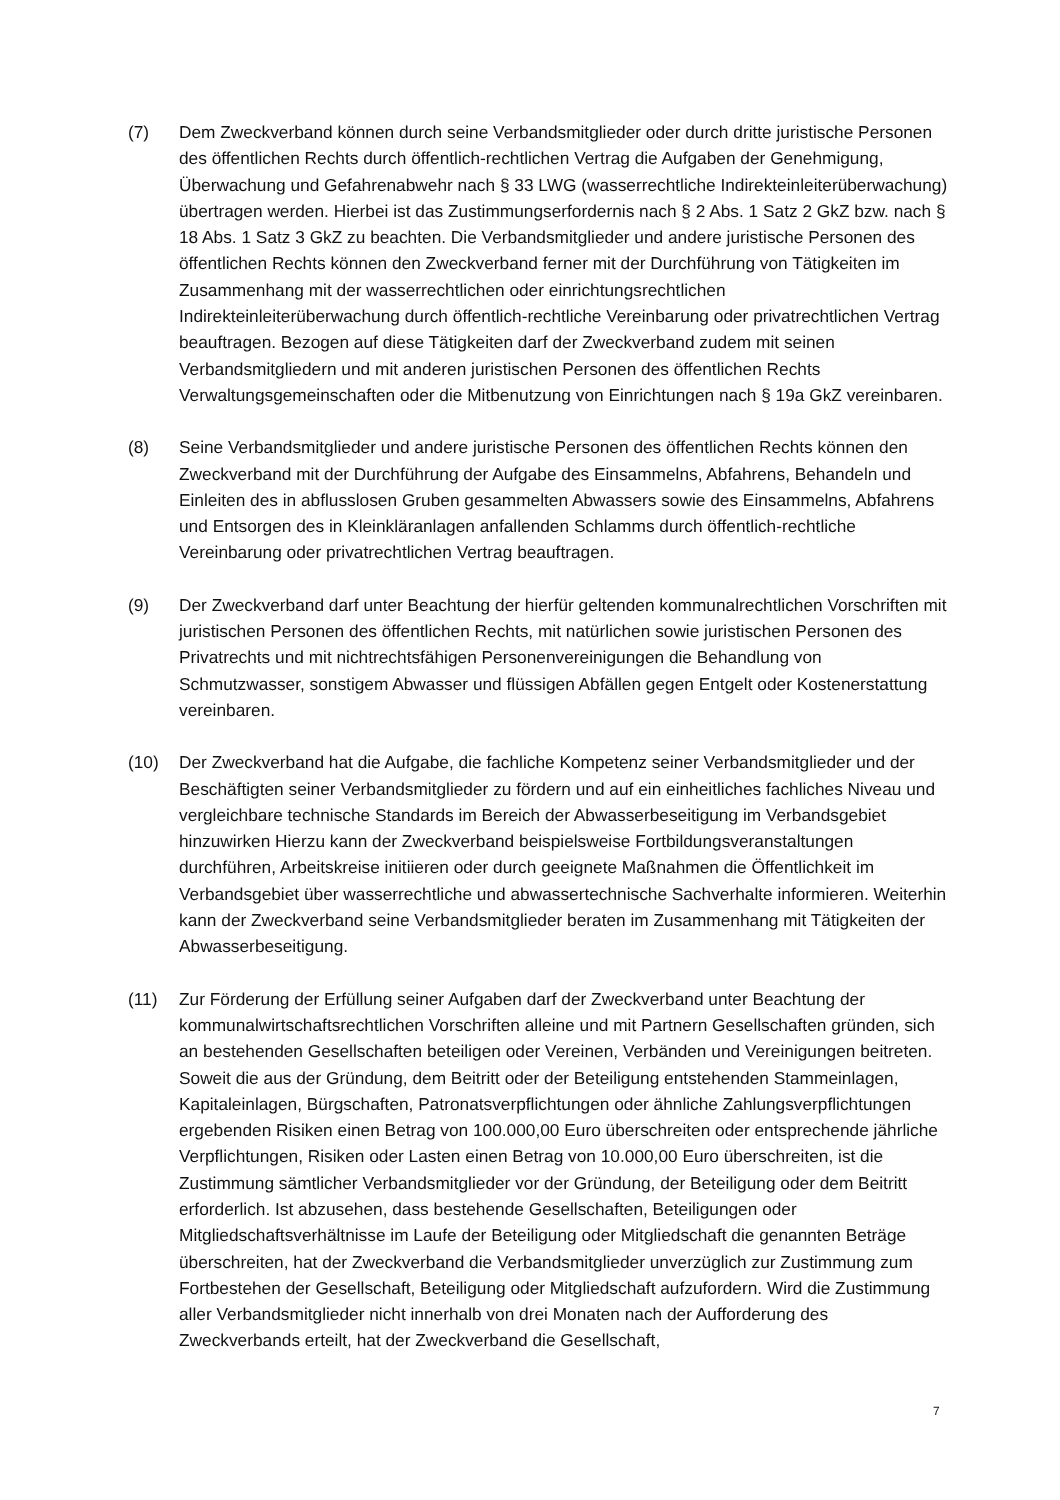(7) Dem Zweckverband können durch seine Verbandsmitglieder oder durch dritte juristische Personen des öffentlichen Rechts durch öffentlich-rechtlichen Vertrag die Aufgaben der Genehmigung, Überwachung und Gefahrenabwehr nach § 33 LWG (wasserrechtliche Indirekteinleiterüberwachung) übertragen werden. Hierbei ist das Zustimmungserfordernis nach § 2 Abs. 1 Satz 2 GkZ bzw. nach § 18 Abs. 1 Satz 3 GkZ zu beachten. Die Verbandsmitglieder und andere juristische Personen des öffentlichen Rechts können den Zweckverband ferner mit der Durchführung von Tätigkeiten im Zusammenhang mit der wasserrechtlichen oder einrichtungsrechtlichen Indirekteinleiterüberwachung durch öffentlich-rechtliche Vereinbarung oder privatrechtlichen Vertrag beauftragen. Bezogen auf diese Tätigkeiten darf der Zweckverband zudem mit seinen Verbandsmitgliedern und mit anderen juristischen Personen des öffentlichen Rechts Verwaltungsgemeinschaften oder die Mitbenutzung von Einrichtungen nach § 19a GkZ vereinbaren.
(8) Seine Verbandsmitglieder und andere juristische Personen des öffentlichen Rechts können den Zweckverband mit der Durchführung der Aufgabe des Einsammelns, Abfahrens, Behandeln und Einleiten des in abflusslosen Gruben gesammelten Abwassers sowie des Einsammelns, Abfahrens und Entsorgen des in Kleinkläranlagen anfallenden Schlamms durch öffentlich-rechtliche Vereinbarung oder privatrechtlichen Vertrag beauftragen.
(9) Der Zweckverband darf unter Beachtung der hierfür geltenden kommunalrechtlichen Vorschriften mit juristischen Personen des öffentlichen Rechts, mit natürlichen sowie juristischen Personen des Privatrechts und mit nichtrechtsfähigen Personenvereinigungen die Behandlung von Schmutzwasser, sonstigem Abwasser und flüssigen Abfällen gegen Entgelt oder Kostenerstattung vereinbaren.
(10) Der Zweckverband hat die Aufgabe, die fachliche Kompetenz seiner Verbandsmitglieder und der Beschäftigten seiner Verbandsmitglieder zu fördern und auf ein einheitliches fachliches Niveau und vergleichbare technische Standards im Bereich der Abwasserbeseitigung im Verbandsgebiet hinzuwirken Hierzu kann der Zweckverband beispielsweise Fortbildungsveranstaltungen durchführen, Arbeitskreise initiieren oder durch geeignete Maßnahmen die Öffentlichkeit im Verbandsgebiet über wasserrechtliche und abwassertechnische Sachverhalte informieren. Weiterhin kann der Zweckverband seine Verbandsmitglieder beraten im Zusammenhang mit Tätigkeiten der Abwasserbeseitigung.
(11) Zur Förderung der Erfüllung seiner Aufgaben darf der Zweckverband unter Beachtung der kommunalwirtschaftsrechtlichen Vorschriften alleine und mit Partnern Gesellschaften gründen, sich an bestehenden Gesellschaften beteiligen oder Vereinen, Verbänden und Vereinigungen beitreten. Soweit die aus der Gründung, dem Beitritt oder der Beteiligung entstehenden Stammeinlagen, Kapitaleinlagen, Bürgschaften, Patronatsverpflichtungen oder ähnliche Zahlungsverpflichtungen ergebenden Risiken einen Betrag von 100.000,00 Euro überschreiten oder entsprechende jährliche Verpflichtungen, Risiken oder Lasten einen Betrag von 10.000,00 Euro überschreiten, ist die Zustimmung sämtlicher Verbandsmitglieder vor der Gründung, der Beteiligung oder dem Beitritt erforderlich. Ist abzusehen, dass bestehende Gesellschaften, Beteiligungen oder Mitgliedschaftsverhältnisse im Laufe der Beteiligung oder Mitgliedschaft die genannten Beträge überschreiten, hat der Zweckverband die Verbandsmitglieder unverzüglich zur Zustimmung zum Fortbestehen der Gesellschaft, Beteiligung oder Mitgliedschaft aufzufordern. Wird die Zustimmung aller Verbandsmitglieder nicht innerhalb von drei Monaten nach der Aufforderung des Zweckverbands erteilt, hat der Zweckverband die Gesellschaft,
7